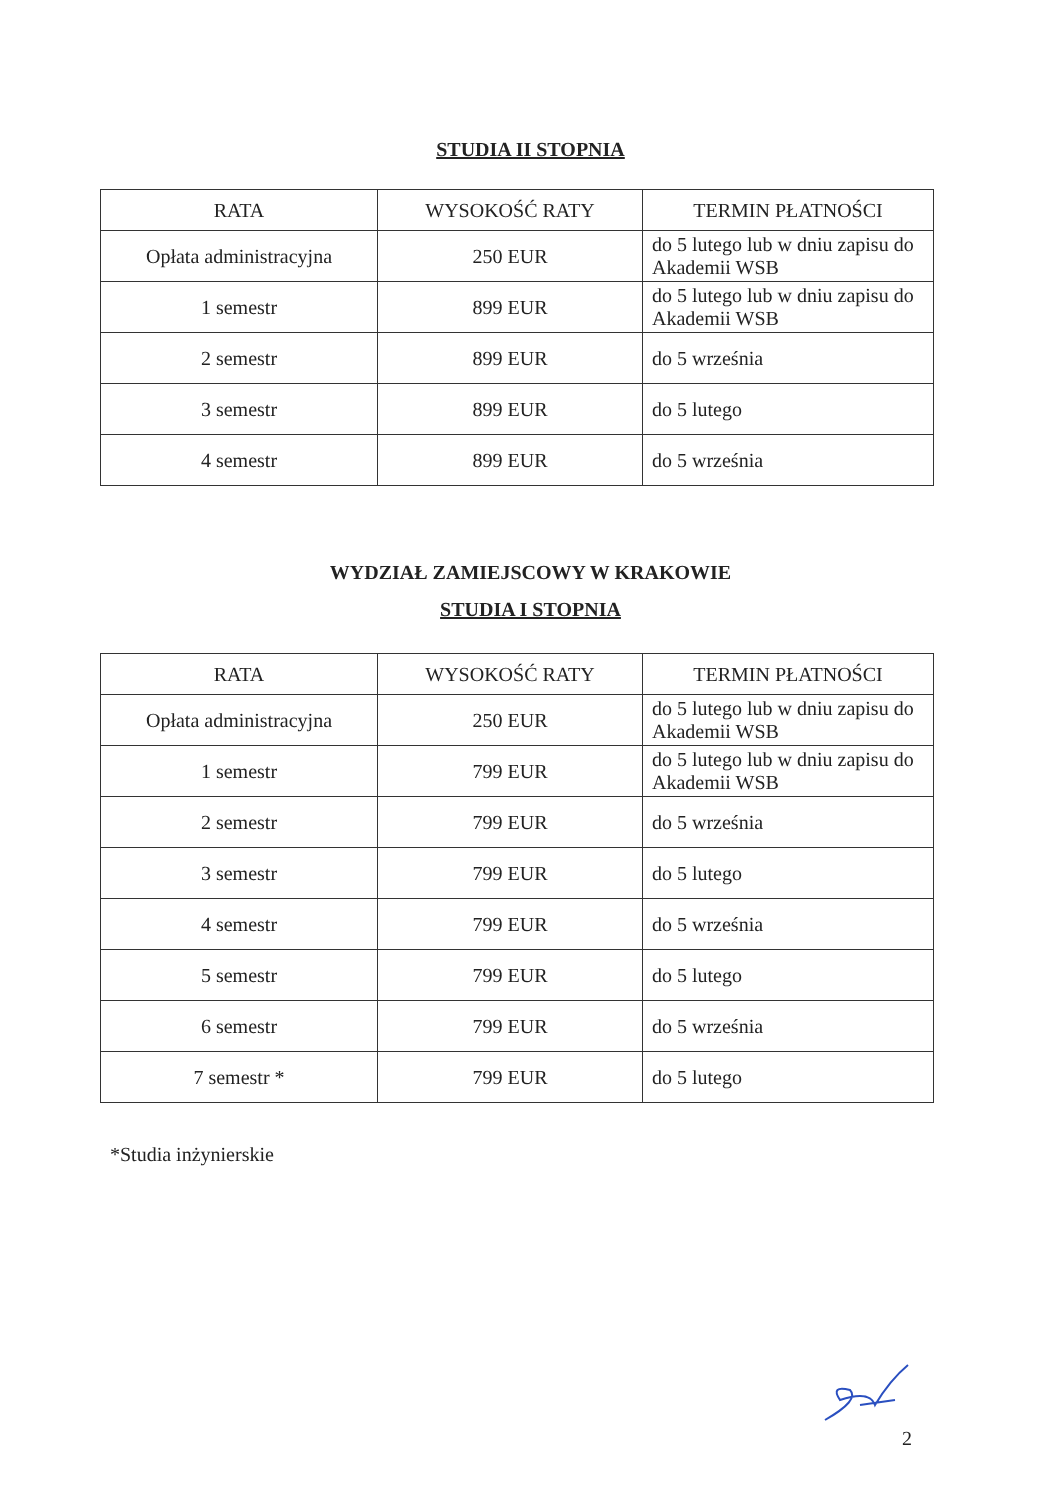STUDIA II STOPNIA
| RATA | WYSOKOŚĆ RATY | TERMIN PŁATNOŚCI |
| --- | --- | --- |
| Opłata administracyjna | 250 EUR | do 5 lutego lub w dniu zapisu do Akademii WSB |
| 1 semestr | 899 EUR | do 5 lutego lub w dniu zapisu do Akademii WSB |
| 2 semestr | 899 EUR | do 5 września |
| 3 semestr | 899 EUR | do 5 lutego |
| 4 semestr | 899 EUR | do 5 września |
WYDZIAŁ ZAMIEJSCOWY W KRAKOWIE
STUDIA I STOPNIA
| RATA | WYSOKOŚĆ RATY | TERMIN PŁATNOŚCI |
| --- | --- | --- |
| Opłata administracyjna | 250 EUR | do 5 lutego lub w dniu zapisu do Akademii WSB |
| 1 semestr | 799 EUR | do 5 lutego lub w dniu zapisu do Akademii WSB |
| 2 semestr | 799 EUR | do 5 września |
| 3 semestr | 799 EUR | do 5 lutego |
| 4 semestr | 799 EUR | do 5 września |
| 5 semestr | 799 EUR | do 5 lutego |
| 6 semestr | 799 EUR | do 5 września |
| 7 semestr * | 799 EUR | do 5 lutego |
*Studia inżynierskie
2